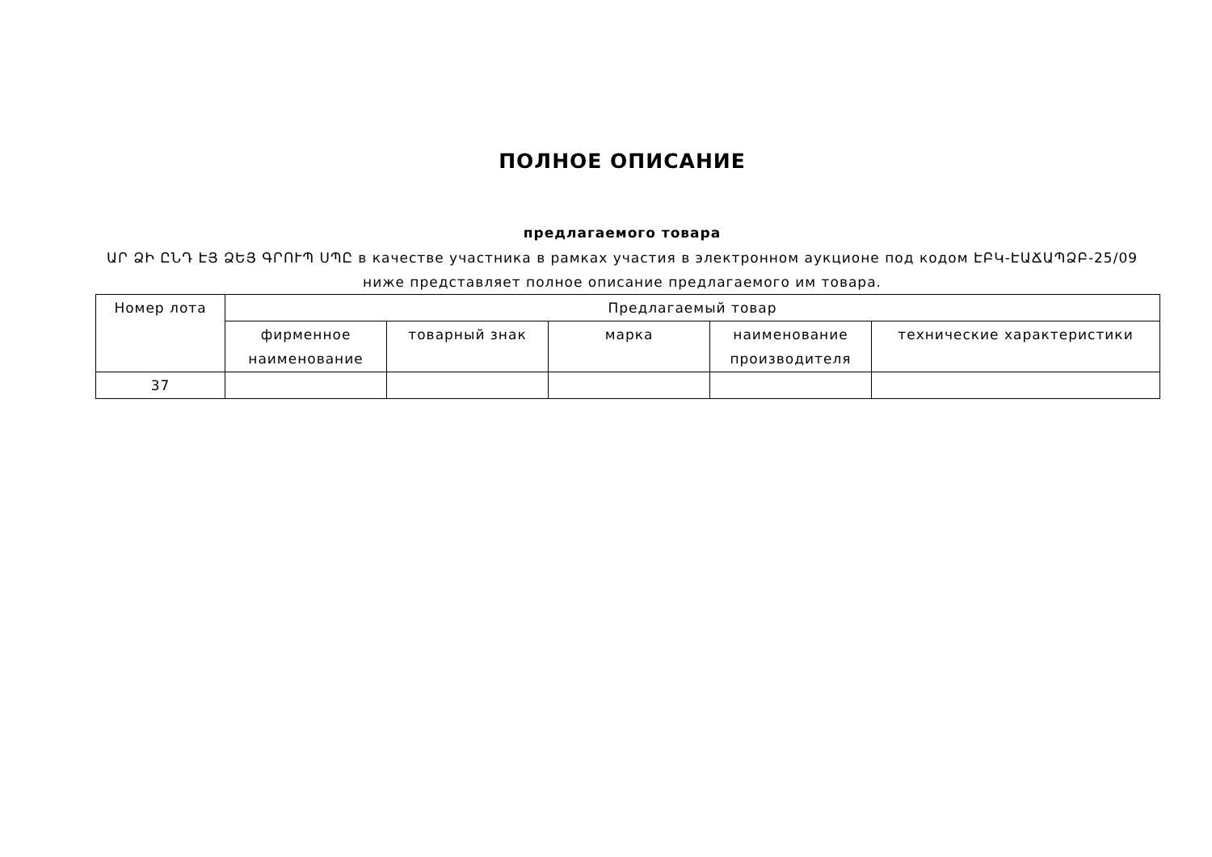ПОЛНОЕ ОПИСАНИЕ
предлагаемого товара
ԱՐ ՁԻ ԸՆԴ ԷՅ ՁԵՅ ԳՐՈՒՊ ՍՊԸ в качестве участника в рамках участия в электронном аукционе под кодом ԷԲԿ-ԷԱՃԱՊՁԲ-25/09
ниже представляет полное описание предлагаемого им товара.
| Номер лота | Предлагаемый товар | | | | |
| --- | --- | --- | --- | --- | --- |
| | фирменное наименование | товарный знак | марка | наименование производителя | технические характеристики |
| 37 | | | | | |